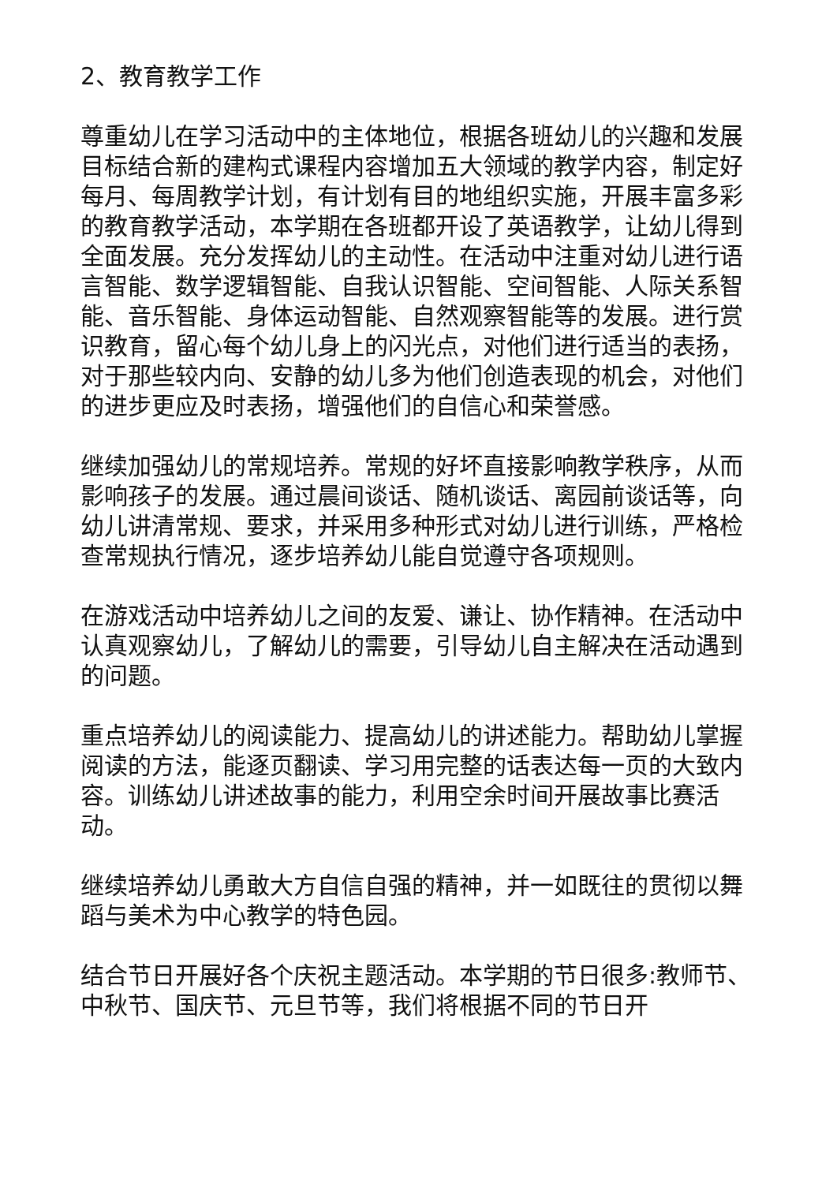2、教育教学工作
尊重幼儿在学习活动中的主体地位，根据各班幼儿的兴趣和发展目标结合新的建构式课程内容增加五大领域的教学内容，制定好每月、每周教学计划，有计划有目的地组织实施，开展丰富多彩的教育教学活动，本学期在各班都开设了英语教学，让幼儿得到全面发展。充分发挥幼儿的主动性。在活动中注重对幼儿进行语言智能、数学逻辑智能、自我认识智能、空间智能、人际关系智能、音乐智能、身体运动智能、自然观察智能等的发展。进行赏识教育，留心每个幼儿身上的闪光点，对他们进行适当的表扬，对于那些较内向、安静的幼儿多为他们创造表现的机会，对他们的进步更应及时表扬，增强他们的自信心和荣誉感。
继续加强幼儿的常规培养。常规的好坏直接影响教学秩序，从而影响孩子的发展。通过晨间谈话、随机谈话、离园前谈话等，向幼儿讲清常规、要求，并采用多种形式对幼儿进行训练，严格检查常规执行情况，逐步培养幼儿能自觉遵守各项规则。
在游戏活动中培养幼儿之间的友爱、谦让、协作精神。在活动中认真观察幼儿，了解幼儿的需要，引导幼儿自主解决在活动遇到的问题。
重点培养幼儿的阅读能力、提高幼儿的讲述能力。帮助幼儿掌握阅读的方法，能逐页翻读、学习用完整的话表达每一页的大致内容。训练幼儿讲述故事的能力，利用空余时间开展故事比赛活动。
继续培养幼儿勇敢大方自信自强的精神，并一如既往的贯彻以舞蹈与美术为中心教学的特色园。
结合节日开展好各个庆祝主题活动。本学期的节日很多:教师节、中秋节、国庆节、元旦节等，我们将根据不同的节日开